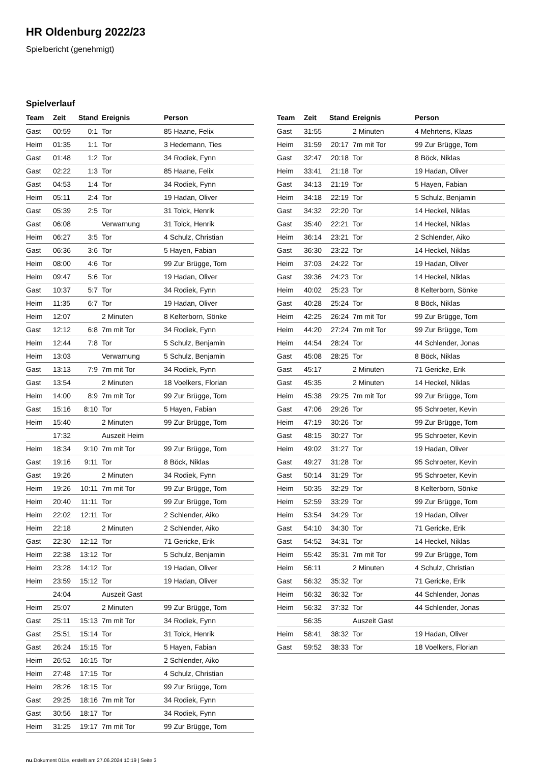HR Oldenburg 2022/23
Spielbericht (genehmigt)
Spielverlauf
| Team | Zeit | Stand | Ereignis | Person |
| --- | --- | --- | --- | --- |
| Gast | 00:59 | 0:1 | Tor | 85 Haane, Felix |
| Heim | 01:35 | 1:1 | Tor | 3 Hedemann, Ties |
| Gast | 01:48 | 1:2 | Tor | 34 Rodiek, Fynn |
| Gast | 02:22 | 1:3 | Tor | 85 Haane, Felix |
| Gast | 04:53 | 1:4 | Tor | 34 Rodiek, Fynn |
| Heim | 05:11 | 2:4 | Tor | 19 Hadan, Oliver |
| Gast | 05:39 | 2:5 | Tor | 31 Tolck, Henrik |
| Gast | 06:08 | | Verwarnung | 31 Tolck, Henrik |
| Heim | 06:27 | 3:5 | Tor | 4 Schulz, Christian |
| Gast | 06:36 | 3:6 | Tor | 5 Hayen, Fabian |
| Heim | 08:00 | 4:6 | Tor | 99 Zur Brügge, Tom |
| Heim | 09:47 | 5:6 | Tor | 19 Hadan, Oliver |
| Gast | 10:37 | 5:7 | Tor | 34 Rodiek, Fynn |
| Heim | 11:35 | 6:7 | Tor | 19 Hadan, Oliver |
| Heim | 12:07 | | 2 Minuten | 8 Kelterborn, Sönke |
| Gast | 12:12 | 6:8 | 7m mit Tor | 34 Rodiek, Fynn |
| Heim | 12:44 | 7:8 | Tor | 5 Schulz, Benjamin |
| Heim | 13:03 | | Verwarnung | 5 Schulz, Benjamin |
| Gast | 13:13 | 7:9 | 7m mit Tor | 34 Rodiek, Fynn |
| Gast | 13:54 | | 2 Minuten | 18 Voelkers, Florian |
| Heim | 14:00 | 8:9 | 7m mit Tor | 99 Zur Brügge, Tom |
| Gast | 15:16 | 8:10 | Tor | 5 Hayen, Fabian |
| Heim | 15:40 | | 2 Minuten | 99 Zur Brügge, Tom |
| | 17:32 | | Auszeit Heim | |
| Heim | 18:34 | 9:10 | 7m mit Tor | 99 Zur Brügge, Tom |
| Gast | 19:16 | 9:11 | Tor | 8 Böck, Niklas |
| Gast | 19:26 | | 2 Minuten | 34 Rodiek, Fynn |
| Heim | 19:26 | 10:11 | 7m mit Tor | 99 Zur Brügge, Tom |
| Heim | 20:40 | 11:11 | Tor | 99 Zur Brügge, Tom |
| Heim | 22:02 | 12:11 | Tor | 2 Schlender, Aiko |
| Heim | 22:18 | | 2 Minuten | 2 Schlender, Aiko |
| Gast | 22:30 | 12:12 | Tor | 71 Gericke, Erik |
| Heim | 22:38 | 13:12 | Tor | 5 Schulz, Benjamin |
| Heim | 23:28 | 14:12 | Tor | 19 Hadan, Oliver |
| Heim | 23:59 | 15:12 | Tor | 19 Hadan, Oliver |
| | 24:04 | | Auszeit Gast | |
| Heim | 25:07 | | 2 Minuten | 99 Zur Brügge, Tom |
| Gast | 25:11 | 15:13 | 7m mit Tor | 34 Rodiek, Fynn |
| Gast | 25:51 | 15:14 | Tor | 31 Tolck, Henrik |
| Gast | 26:24 | 15:15 | Tor | 5 Hayen, Fabian |
| Heim | 26:52 | 16:15 | Tor | 2 Schlender, Aiko |
| Heim | 27:48 | 17:15 | Tor | 4 Schulz, Christian |
| Heim | 28:26 | 18:15 | Tor | 99 Zur Brügge, Tom |
| Gast | 29:25 | 18:16 | 7m mit Tor | 34 Rodiek, Fynn |
| Gast | 30:56 | 18:17 | Tor | 34 Rodiek, Fynn |
| Heim | 31:25 | 19:17 | 7m mit Tor | 99 Zur Brügge, Tom |
| Team | Zeit | Stand | Ereignis | Person |
| --- | --- | --- | --- | --- |
| Gast | 31:55 | | 2 Minuten | 4 Mehrtens, Klaas |
| Heim | 31:59 | 20:17 | 7m mit Tor | 99 Zur Brügge, Tom |
| Gast | 32:47 | 20:18 | Tor | 8 Böck, Niklas |
| Heim | 33:41 | 21:18 | Tor | 19 Hadan, Oliver |
| Gast | 34:13 | 21:19 | Tor | 5 Hayen, Fabian |
| Heim | 34:18 | 22:19 | Tor | 5 Schulz, Benjamin |
| Gast | 34:32 | 22:20 | Tor | 14 Heckel, Niklas |
| Gast | 35:40 | 22:21 | Tor | 14 Heckel, Niklas |
| Heim | 36:14 | 23:21 | Tor | 2 Schlender, Aiko |
| Gast | 36:30 | 23:22 | Tor | 14 Heckel, Niklas |
| Heim | 37:03 | 24:22 | Tor | 19 Hadan, Oliver |
| Gast | 39:36 | 24:23 | Tor | 14 Heckel, Niklas |
| Heim | 40:02 | 25:23 | Tor | 8 Kelterborn, Sönke |
| Gast | 40:28 | 25:24 | Tor | 8 Böck, Niklas |
| Heim | 42:25 | 26:24 | 7m mit Tor | 99 Zur Brügge, Tom |
| Heim | 44:20 | 27:24 | 7m mit Tor | 99 Zur Brügge, Tom |
| Heim | 44:54 | 28:24 | Tor | 44 Schlender, Jonas |
| Gast | 45:08 | 28:25 | Tor | 8 Böck, Niklas |
| Gast | 45:17 | | 2 Minuten | 71 Gericke, Erik |
| Gast | 45:35 | | 2 Minuten | 14 Heckel, Niklas |
| Heim | 45:38 | 29:25 | 7m mit Tor | 99 Zur Brügge, Tom |
| Gast | 47:06 | 29:26 | Tor | 95 Schroeter, Kevin |
| Heim | 47:19 | 30:26 | Tor | 99 Zur Brügge, Tom |
| Gast | 48:15 | 30:27 | Tor | 95 Schroeter, Kevin |
| Heim | 49:02 | 31:27 | Tor | 19 Hadan, Oliver |
| Gast | 49:27 | 31:28 | Tor | 95 Schroeter, Kevin |
| Gast | 50:14 | 31:29 | Tor | 95 Schroeter, Kevin |
| Heim | 50:35 | 32:29 | Tor | 8 Kelterborn, Sönke |
| Heim | 52:59 | 33:29 | Tor | 99 Zur Brügge, Tom |
| Heim | 53:54 | 34:29 | Tor | 19 Hadan, Oliver |
| Gast | 54:10 | 34:30 | Tor | 71 Gericke, Erik |
| Gast | 54:52 | 34:31 | Tor | 14 Heckel, Niklas |
| Heim | 55:42 | 35:31 | 7m mit Tor | 99 Zur Brügge, Tom |
| Heim | 56:11 | | 2 Minuten | 4 Schulz, Christian |
| Gast | 56:32 | 35:32 | Tor | 71 Gericke, Erik |
| Heim | 56:32 | 36:32 | Tor | 44 Schlender, Jonas |
| Heim | 56:32 | 37:32 | Tor | 44 Schlender, Jonas |
| | 56:35 | | Auszeit Gast | |
| Heim | 58:41 | 38:32 | Tor | 19 Hadan, Oliver |
| Gast | 59:52 | 38:33 | Tor | 18 Voelkers, Florian |
nu.Dokument 011e, erstellt am 27.06.2024 10:19 | Seite 3